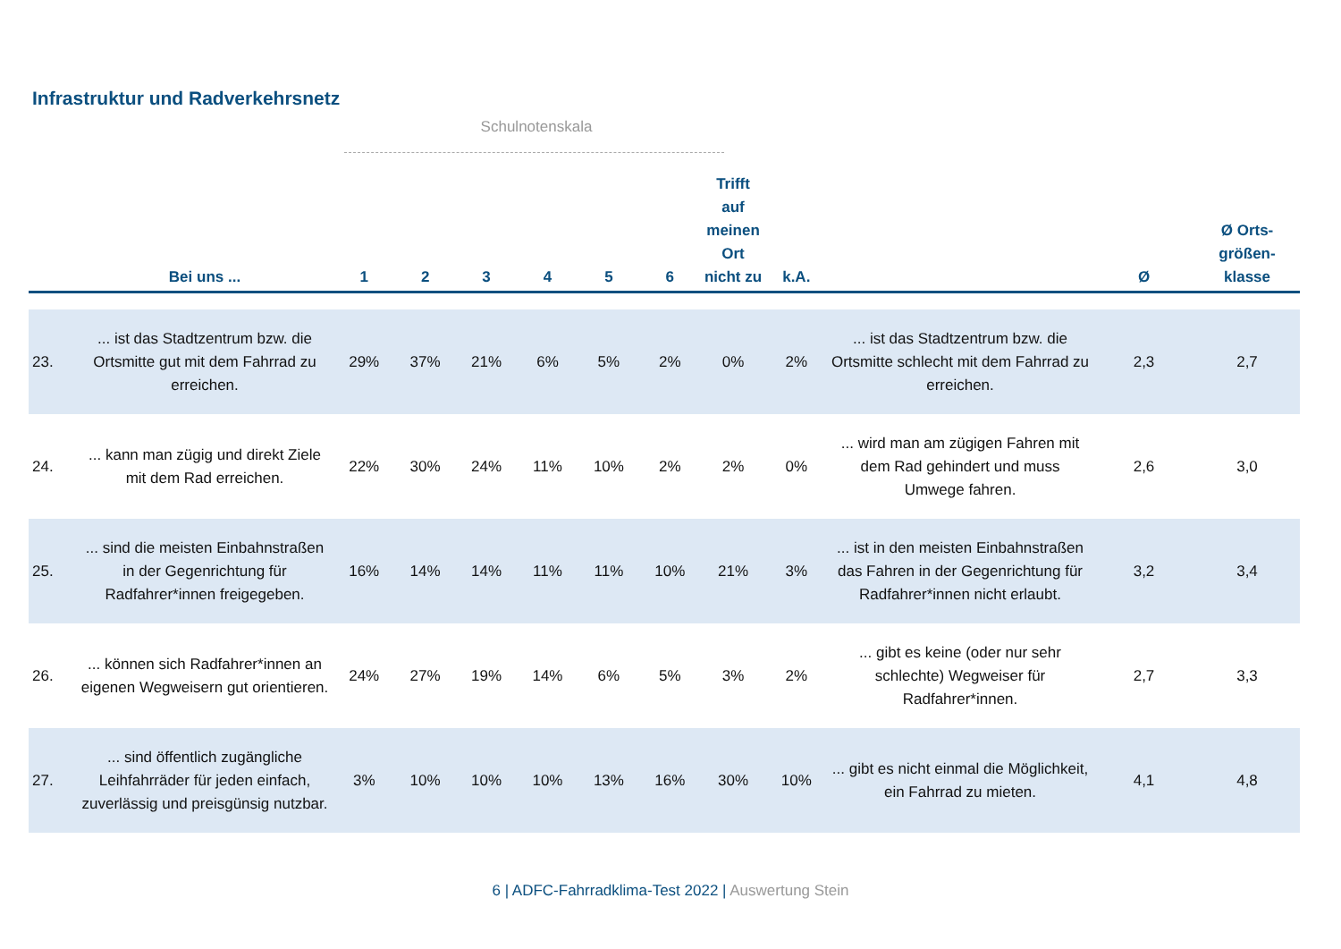Infrastruktur und Radverkehrsnetz
Schulnotenskala
| | Bei uns ... | 1 | 2 | 3 | 4 | 5 | 6 | Trifft auf meinen Ort nicht zu | k.A. | | Ø | Ø Orts-größen-klasse |
| --- | --- | --- | --- | --- | --- | --- | --- | --- | --- | --- | --- | --- |
| 23. | ... ist das Stadtzentrum bzw. die Ortsmitte gut mit dem Fahrrad zu erreichen. | 29% | 37% | 21% | 6% | 5% | 2% | 0% | 2% | ... ist das Stadtzentrum bzw. die Ortsmitte schlecht mit dem Fahrrad zu erreichen. | 2,3 | 2,7 |
| 24. | ... kann man zügig und direkt Ziele mit dem Rad erreichen. | 22% | 30% | 24% | 11% | 10% | 2% | 2% | 0% | ... wird man am zügigen Fahren mit dem Rad gehindert und muss Umwege fahren. | 2,6 | 3,0 |
| 25. | ... sind die meisten Einbahnstraßen in der Gegenrichtung für Radfahrer*innen freigegeben. | 16% | 14% | 14% | 11% | 11% | 10% | 21% | 3% | ... ist in den meisten Einbahnstraßen das Fahren in der Gegenrichtung für Radfahrer*innen nicht erlaubt. | 3,2 | 3,4 |
| 26. | ... können sich Radfahrer*innen an eigenen Wegweisern gut orientieren. | 24% | 27% | 19% | 14% | 6% | 5% | 3% | 2% | ... gibt es keine (oder nur sehr schlechte) Wegweiser für Radfahrer*innen. | 2,7 | 3,3 |
| 27. | ... sind öffentlich zugängliche Leihfahrräder für jeden einfach, zuverlässig und preisgünsig nutzbar. | 3% | 10% | 10% | 10% | 13% | 16% | 30% | 10% | ... gibt es nicht einmal die Möglichkeit, ein Fahrrad zu mieten. | 4,1 | 4,8 |
6 | ADFC-Fahrradklima-Test 2022 | Auswertung Stein